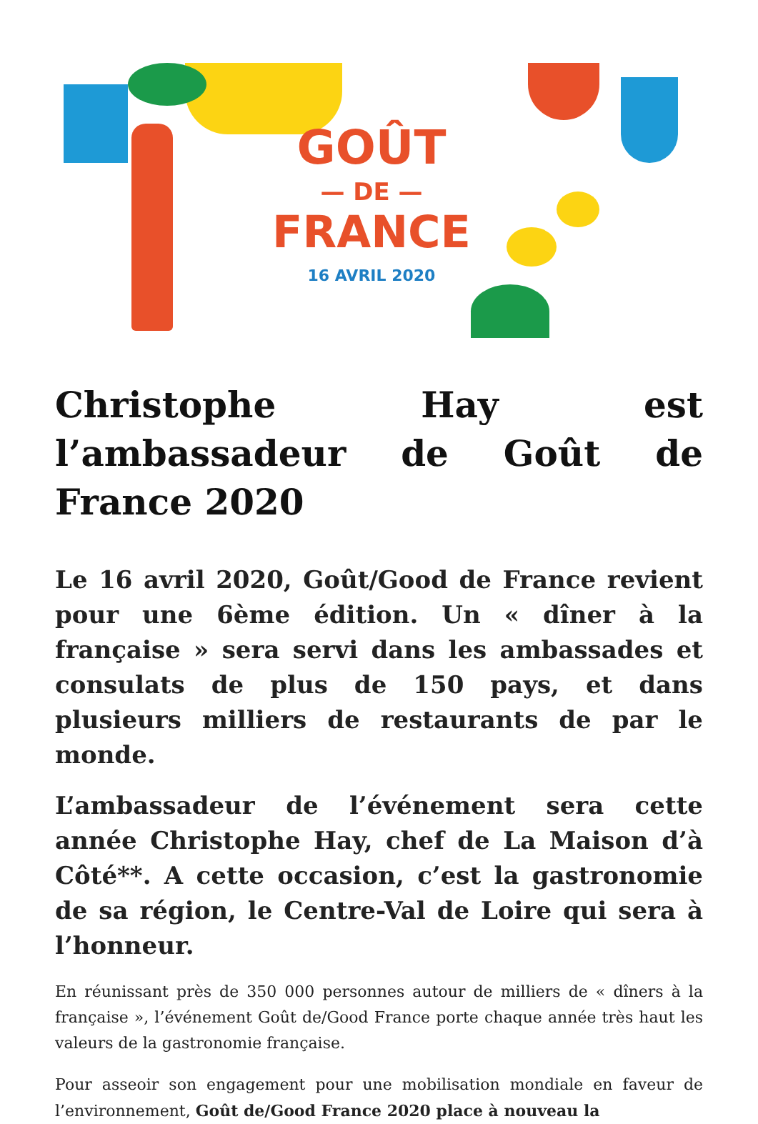GOÛT
— DE —
FRANCE
16 AVRIL 2020
Christophe Hay est l’ambassadeur de Goût de France 2020
Le 16 avril 2020, Goût/Good de France revient pour une 6ème édition. Un « dîner à la française » sera servi dans les ambassades et consulats de plus de 150 pays, et dans plusieurs milliers de restaurants de par le monde.
L’ambassadeur de l’événement sera cette année Christophe Hay, chef de La Maison d’à Côté**. A cette occasion, c’est la gastronomie de sa région, le Centre-Val de Loire qui sera à l’honneur.
En réunissant près de 350 000 personnes autour de milliers de « dîners à la française », l’événement Goût de/Good France porte chaque année très haut les valeurs de la gastronomie française.
Pour asseoir son engagement pour une mobilisation mondiale en faveur de l’environnement, Goût de/Good France 2020 place à nouveau la